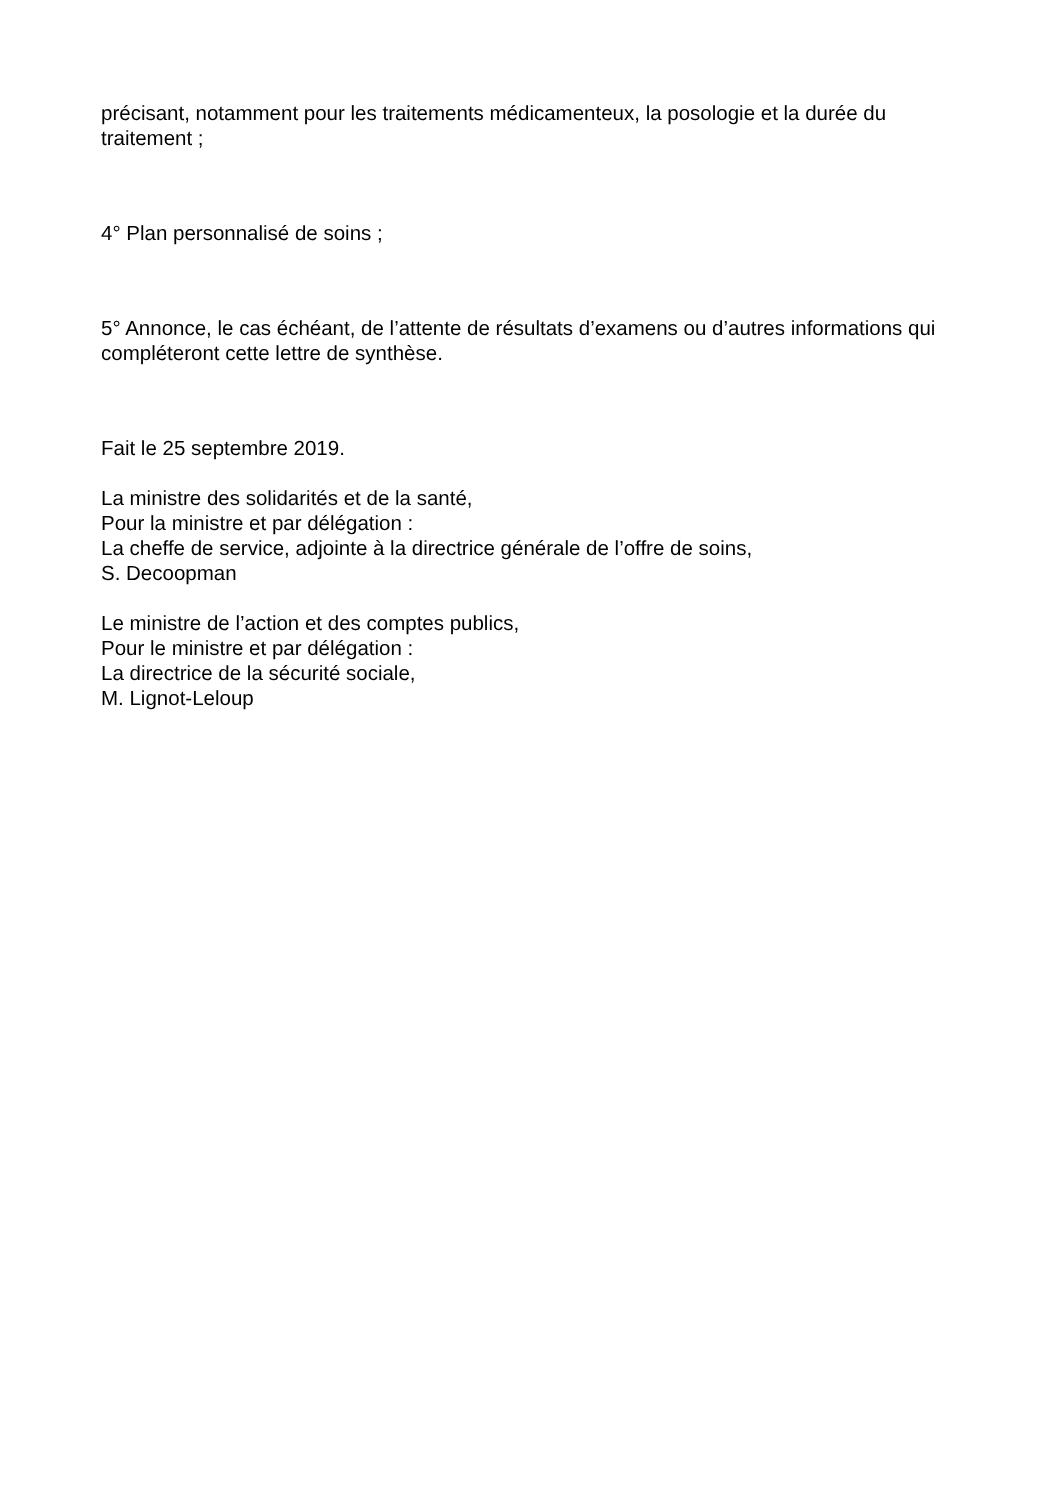précisant, notamment pour les traitements médicamenteux, la posologie et la durée du traitement ;
4° Plan personnalisé de soins ;
5° Annonce, le cas échéant, de l’attente de résultats d’examens ou d’autres informations qui compléteront cette lettre de synthèse.
Fait le 25 septembre 2019.
La ministre des solidarités et de la santé,
Pour la ministre et par délégation :
La cheffe de service, adjointe à la directrice générale de l’offre de soins,
S. Decoopman
Le ministre de l’action et des comptes publics,
Pour le ministre et par délégation :
La directrice de la sécurité sociale,
M. Lignot-Leloup